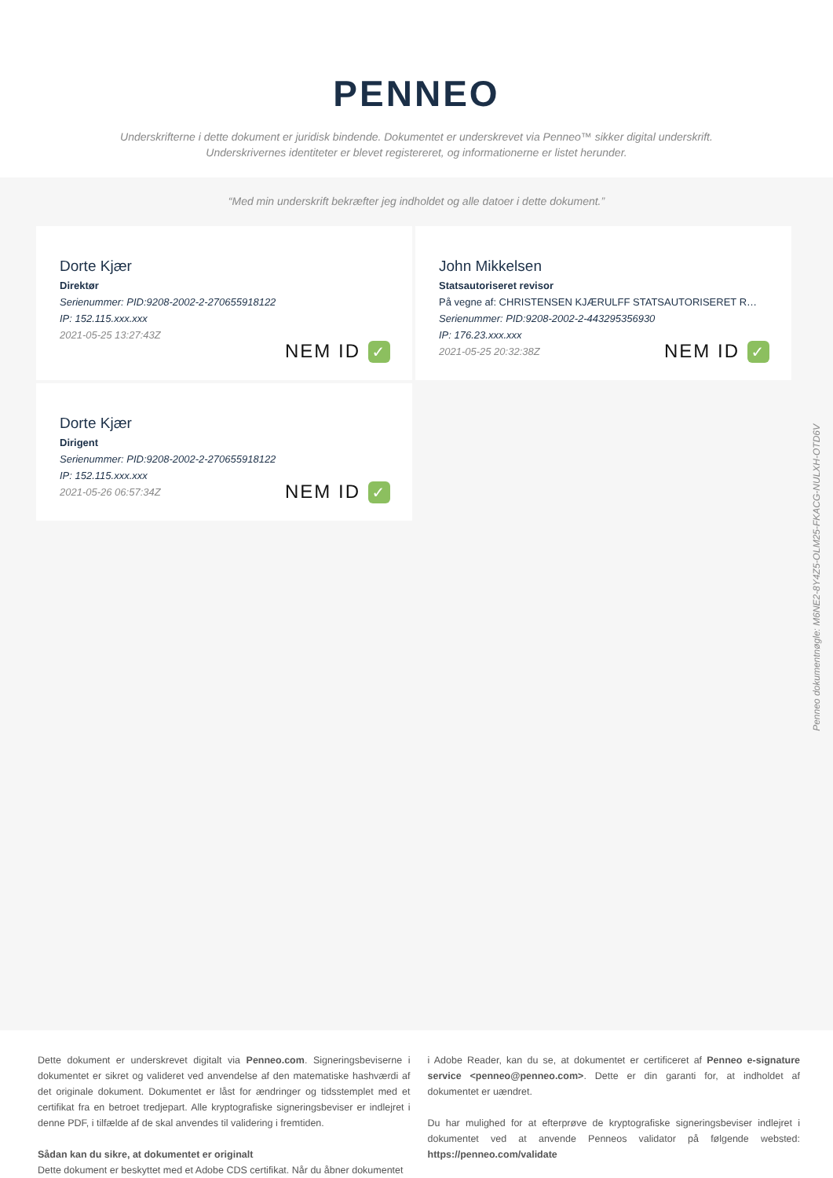PENNEO
Underskrifterne i dette dokument er juridisk bindende. Dokumentet er underskrevet via Penneo™ sikker digital underskrift.
Underskrivernes identiteter er blevet registereret, og informationerne er listet herunder.
“Med min underskrift bekræfter jeg indholdet og alle datoer i dette dokument.”
Dorte Kjær
Direktør
Serienummer: PID:9208-2002-2-270655918122
IP: 152.115.xxx.xxx
2021-05-25 13:27:43Z
NEM ID ✓
John Mikkelsen
Statsautoriseret revisor
På vegne af: CHRISTENSEN KJÆRULFF STATSAUTORISERET R…
Serienummer: PID:9208-2002-2-443295356930
IP: 176.23.xxx.xxx
2021-05-25 20:32:38Z
NEM ID ✓
Dorte Kjær
Dirigent
Serienummer: PID:9208-2002-2-270655918122
IP: 152.115.xxx.xxx
2021-05-26 06:57:34Z
NEM ID ✓
Penneo dokumentnøgle: M6NE2-8Y4Z5-OLM25-FKACG-NULXH-OTD6V
Dette dokument er underskrevet digitalt via Penneo.com. Signeringsbeviserne i dokumentet er sikret og valideret ved anvendelse af den matematiske hashværdi af det originale dokument. Dokumentet er låst for ændringer og tidsstemplet med et certifikat fra en betroet tredjepart. Alle kryptografiske signeringsbeviser er indlejret i denne PDF, i tilfælde af de skal anvendes til validering i fremtiden.
Sådan kan du sikre, at dokumentet er originalt
Dette dokument er beskyttet med et Adobe CDS certifikat. Når du åbner dokumentet
i Adobe Reader, kan du se, at dokumentet er certificeret af Penneo e-signature service <penneo@penneo.com>. Dette er din garanti for, at indholdet af dokumentet er uændret.
Du har mulighed for at efterprøve de kryptografiske signeringsbeviser indlejret i dokumentet ved at anvende Penneos validator på følgende websted: https://penneo.com/validate